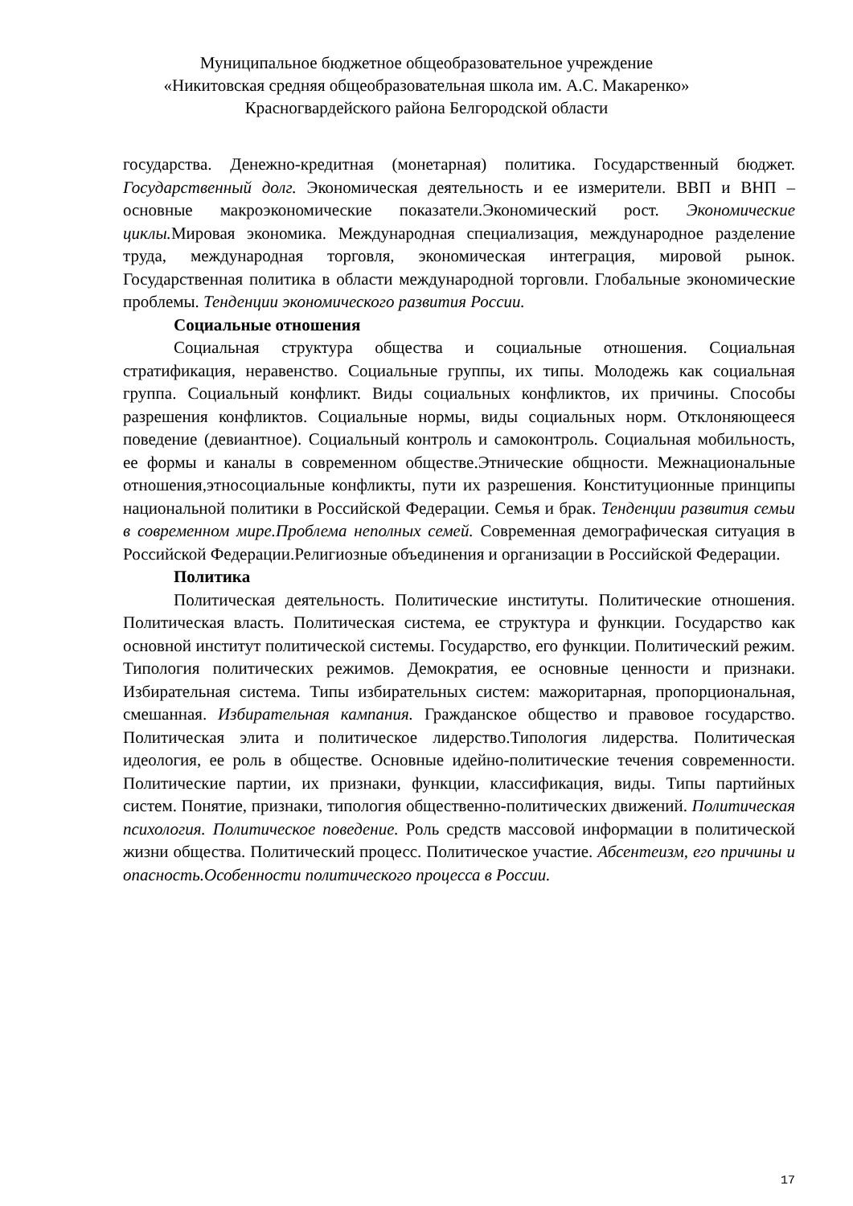Муниципальное бюджетное общеобразовательное учреждение
«Никитовская средняя общеобразовательная школа им. А.С. Макаренко»
Красногвардейского района Белгородской области
государства. Денежно-кредитная (монетарная) политика. Государственный бюджет. Государственный долг. Экономическая деятельность и ее измерители. ВВП и ВНП – основные макроэкономические показатели.Экономический рост. Экономические циклы. Мировая экономика. Международная специализация, международное разделение труда, международная торговля, экономическая интеграция, мировой рынок. Государственная политика в области международной торговли. Глобальные экономические проблемы. Тенденции экономического развития России.
Социальные отношения
Социальная структура общества и социальные отношения. Социальная стратификация, неравенство. Социальные группы, их типы. Молодежь как социальная группа. Социальный конфликт. Виды социальных конфликтов, их причины. Способы разрешения конфликтов. Социальные нормы, виды социальных норм. Отклоняющееся поведение (девиантное). Социальный контроль и самоконтроль. Социальная мобильность, ее формы и каналы в современном обществе.Этнические общности. Межнациональные отношения,этносоциальные конфликты, пути их разрешения. Конституционные принципы национальной политики в Российской Федерации. Семья и брак. Тенденции развития семьи в современном мире.Проблема неполных семей. Современная демографическая ситуация в Российской Федерации.Религиозные объединения и организации в Российской Федерации.
Политика
Политическая деятельность. Политические институты. Политические отношения. Политическая власть. Политическая система, ее структура и функции. Государство как основной институт политической системы. Государство, его функции. Политический режим. Типология политических режимов. Демократия, ее основные ценности и признаки. Избирательная система. Типы избирательных систем: мажоритарная, пропорциональная, смешанная. Избирательная кампания. Гражданское общество и правовое государство. Политическая элита и политическое лидерство.Типология лидерства. Политическая идеология, ее роль в обществе. Основные идейно-политические течения современности. Политические партии, их признаки, функции, классификация, виды. Типы партийных систем. Понятие, признаки, типология общественно-политических движений. Политическая психология. Политическое поведение. Роль средств массовой информации в политической жизни общества. Политический процесс. Политическое участие. Абсентеизм, его причины и опасность.Особенности политического процесса в России.
17